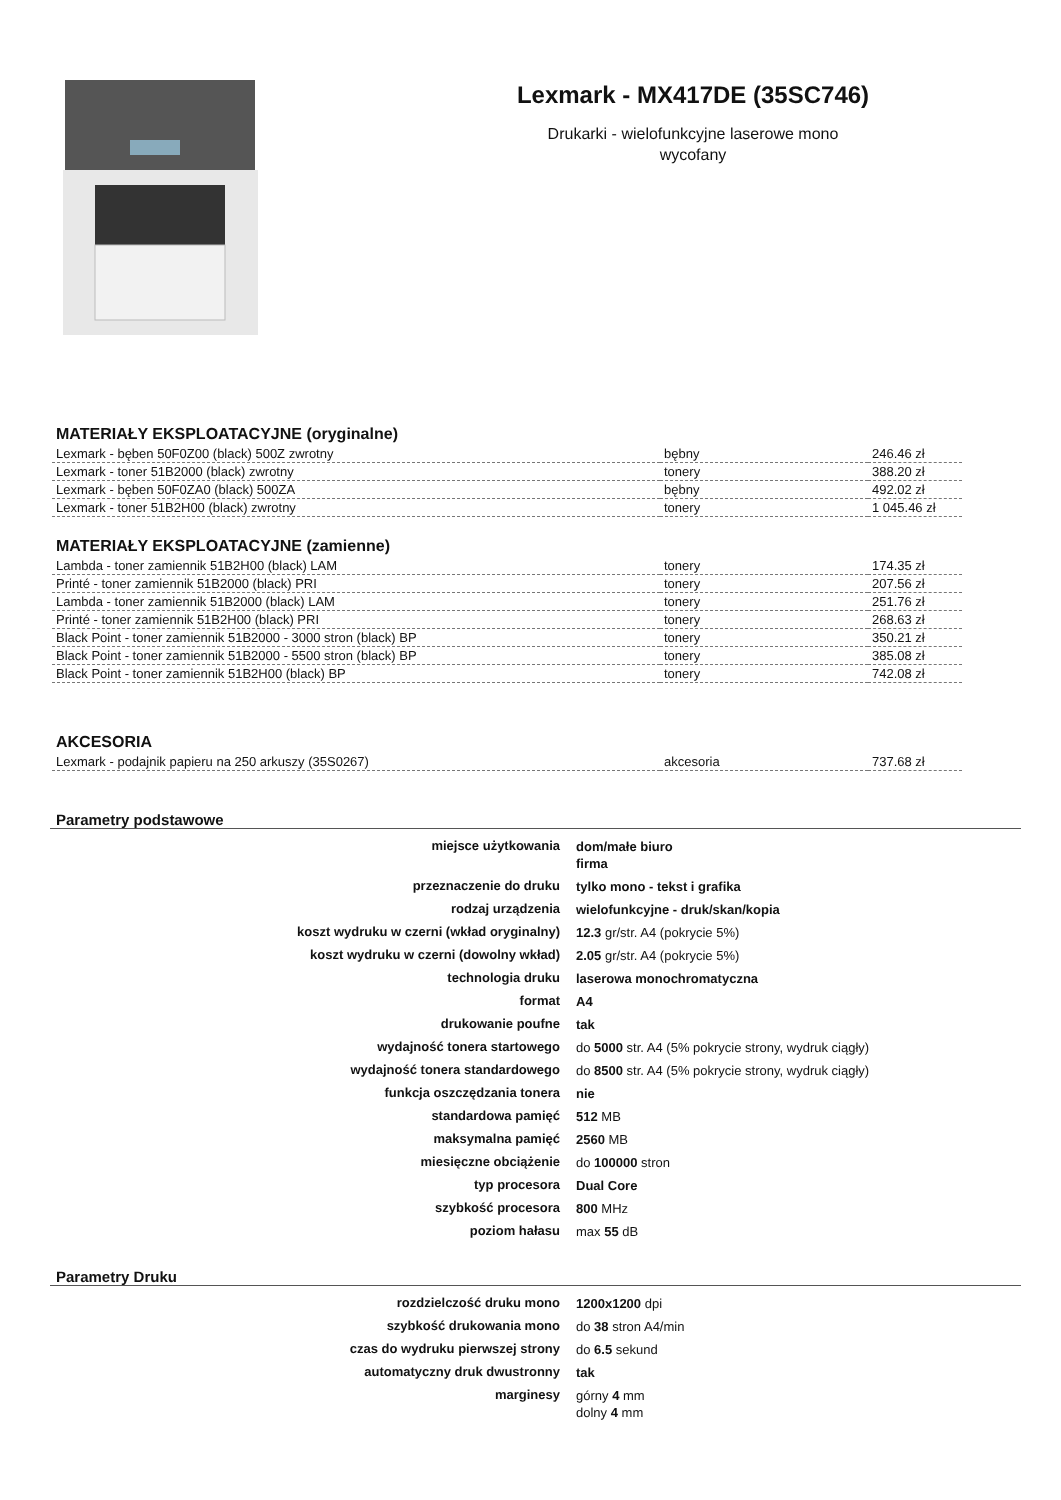Lexmark - MX417DE (35SC746)
Drukarki - wielofunkcyjne laserowe mono
wycofany
MATERIAŁY EKSPLOATACYJNE (oryginalne)
| Lexmark - bęben 50F0Z00 (black) 500Z zwrotny | bębny | 246.46 zł |
| Lexmark - toner 51B2000 (black) zwrotny | tonery | 388.20 zł |
| Lexmark - bęben 50F0ZA0 (black) 500ZA | bębny | 492.02 zł |
| Lexmark - toner 51B2H00 (black) zwrotny | tonery | 1 045.46 zł |
MATERIAŁY EKSPLOATACYJNE (zamienne)
| Lambda - toner zamiennik 51B2H00 (black) LAM | tonery | 174.35 zł |
| Printé - toner zamiennik 51B2000 (black) PRI | tonery | 207.56 zł |
| Lambda - toner zamiennik 51B2000 (black) LAM | tonery | 251.76 zł |
| Printé - toner zamiennik 51B2H00 (black) PRI | tonery | 268.63 zł |
| Black Point - toner zamiennik 51B2000 - 3000 stron (black) BP | tonery | 350.21 zł |
| Black Point - toner zamiennik 51B2000 - 5500 stron (black) BP | tonery | 385.08 zł |
| Black Point - toner zamiennik 51B2H00 (black) BP | tonery | 742.08 zł |
AKCESORIA
| Lexmark - podajnik papieru na 250 arkuszy (35S0267) | akcesoria | 737.68 zł |
Parametry podstawowe
| miejsce użytkowania | dom/małe biuro firma |
| przeznaczenie do druku | tylko mono - tekst i grafika |
| rodzaj urządzenia | wielofunkcyjne - druk/skan/kopia |
| koszt wydruku w czerni (wkład oryginalny) | 12.3 gr/str. A4 (pokrycie 5%) |
| koszt wydruku w czerni (dowolny wkład) | 2.05 gr/str. A4 (pokrycie 5%) |
| technologia druku | laserowa monochromatyczna |
| format | A4 |
| drukowanie poufne | tak |
| wydajność tonera startowego | do 5000 str. A4 (5% pokrycie strony, wydruk ciągły) |
| wydajność tonera standardowego | do 8500 str. A4 (5% pokrycie strony, wydruk ciągły) |
| funkcja oszczędzania tonera | nie |
| standardowa pamięć | 512 MB |
| maksymalna pamięć | 2560 MB |
| miesięczne obciążenie | do 100000 stron |
| typ procesora | Dual Core |
| szybkość procesora | 800 MHz |
| poziom hałasu | max 55 dB |
Parametry Druku
| rozdzielczość druku mono | 1200x1200 dpi |
| szybkość drukowania mono | do 38 stron A4/min |
| czas do wydruku pierwszej strony | do 6.5 sekund |
| automatyczny druk dwustronny | tak |
| marginesy | górny 4 mm dolny 4 mm |